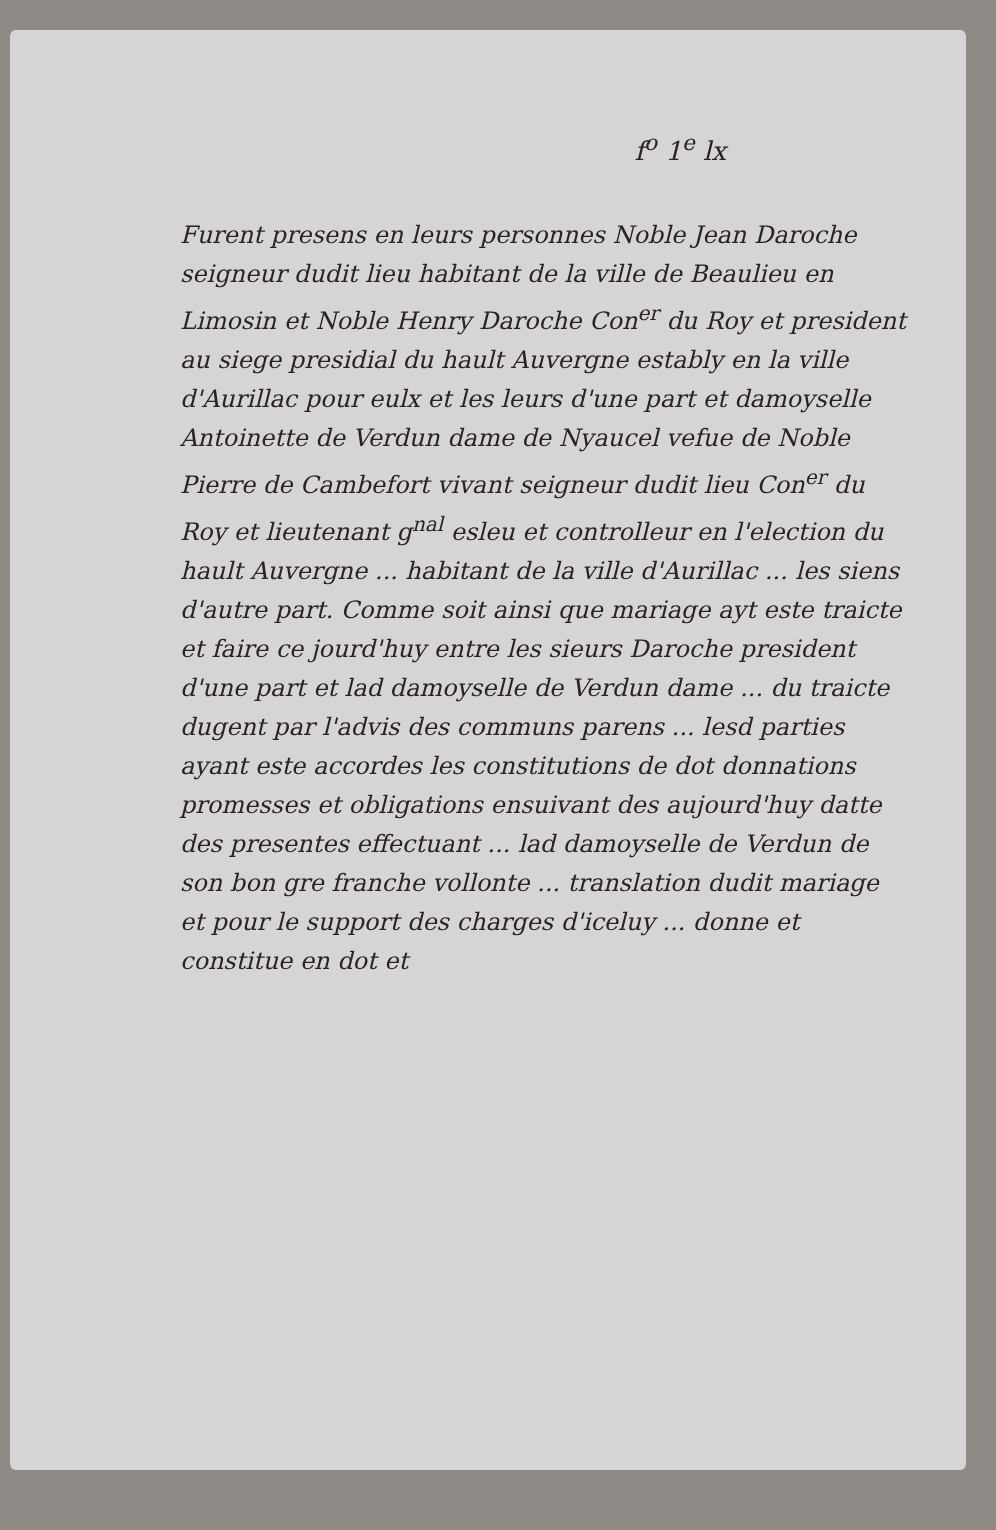f<sup>o</sup> 1<sup>e</sup> lx
Furent presens en leurs personnes Noble Jean Daroche seigneur dudit lieu habitant de la ville de Beaulieu en Limosin et Noble Henry Daroche Con<sup>er</sup> du Roy et president au siege presidial du hault Auvergne estably en la ville d'Aurillac pour eulx et les leurs d'une part et damoyselle Antoinette de Verdun dame de Nyaucel vefue de Noble Pierre de Cambefort vivant seigneur dudit lieu Con<sup>er</sup> du Roy et lieutenant g<sup>nal</sup> esleu et controlleur en l'election du hault Auvergne ... habitant de la ville d'Aurillac ... les siens d'autre part. Comme soit ainsi que mariage ayt este traicte et faire ce jourd'huy entre les sieurs Daroche president d'une part et lad damoyselle de Verdun dame ... du traicte dugent par l'advis des communs parens ... lesd parties ayant este accordes les constitutions de dot donnations promesses et obligations ensuivant des aujourd'huy datte des presentes effectuant ... lad damoyselle de Verdun de son bon gre franche vollonte ... translation dudit mariage et pour le support des charges d'iceluy ... donne et constitue en dot et